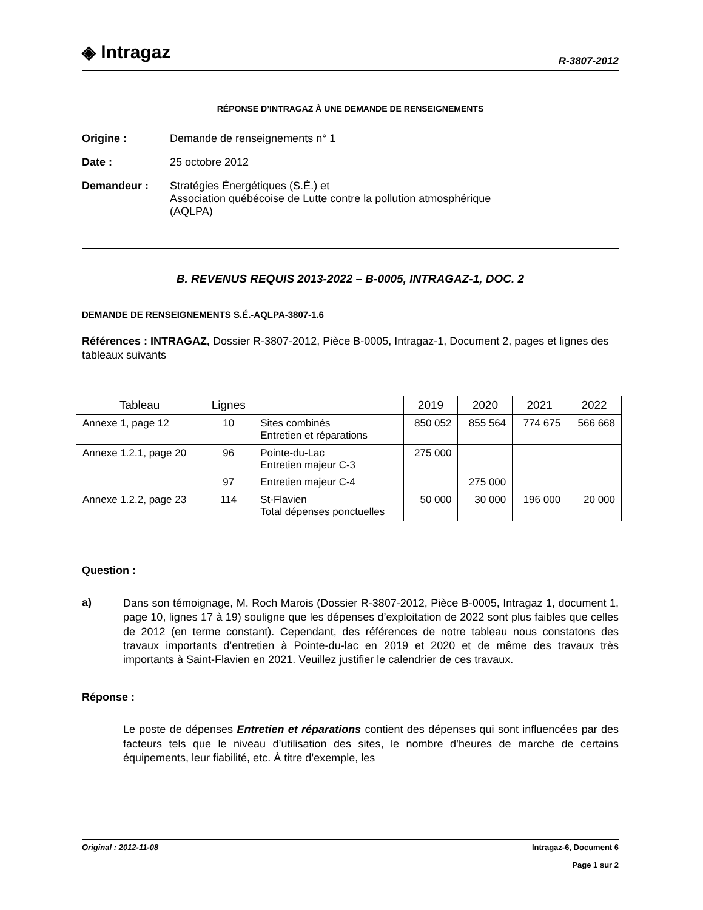◈ Intragaz
R-3807-2012
RÉPONSE D’INTRAGAZ À UNE DEMANDE DE RENSEIGNEMENTS
Origine : Demande de renseignements n° 1
Date : 25 octobre 2012
Demandeur : Stratégies Énergétiques (S.É.) et
Association québécoise de Lutte contre la pollution atmosphérique
(AQLPA)
B. REVENUS REQUIS 2013-2022 – B-0005, INTRAGAZ-1, DOC. 2
DEMANDE DE RENSEIGNEMENTS S.É.-AQLPA-3807-1.6
Références : INTRAGAZ, Dossier R-3807-2012, Pièce B-0005, Intragaz-1, Document 2, pages et lignes des tableaux suivants
| Tableau | Lignes | | 2019 | 2020 | 2021 | 2022 |
| --- | --- | --- | --- | --- | --- | --- |
| Annexe 1, page 12 | 10 | Sites combinés Entretien et réparations | 850 052 | 855 564 | 774 675 | 566 668 |
| Annexe 1.2.1, page 20 | 96 | Pointe-du-Lac Entretien majeur C-3 | 275 000 | | | |
| | 97 | Entretien majeur C-4 | | 275 000 | | |
| Annexe 1.2.2, page 23 | 114 | St-Flavien Total dépenses ponctuelles | 50 000 | 30 000 | 196 000 | 20 000 |
Question :
a)
Dans son témoignage, M. Roch Marois (Dossier R-3807-2012, Pièce B-0005, Intragaz 1, document 1, page 10, lignes 17 à 19) souligne que les dépenses d’exploitation de 2022 sont plus faibles que celles de 2012 (en terme constant). Cependant, des références de notre tableau nous constatons des travaux importants d’entretien à Pointe-du-lac en 2019 et 2020 et de même des travaux très importants à Saint-Flavien en 2021. Veuillez justifier le calendrier de ces travaux.
Réponse :
Le poste de dépenses Entretien et réparations contient des dépenses qui sont influencées par des facteurs tels que le niveau d’utilisation des sites, le nombre d’heures de marche de certains équipements, leur fiabilité, etc. À titre d’exemple, les
Original : 2012-11-08 Intragaz-6, Document 6
Page 1 sur 2